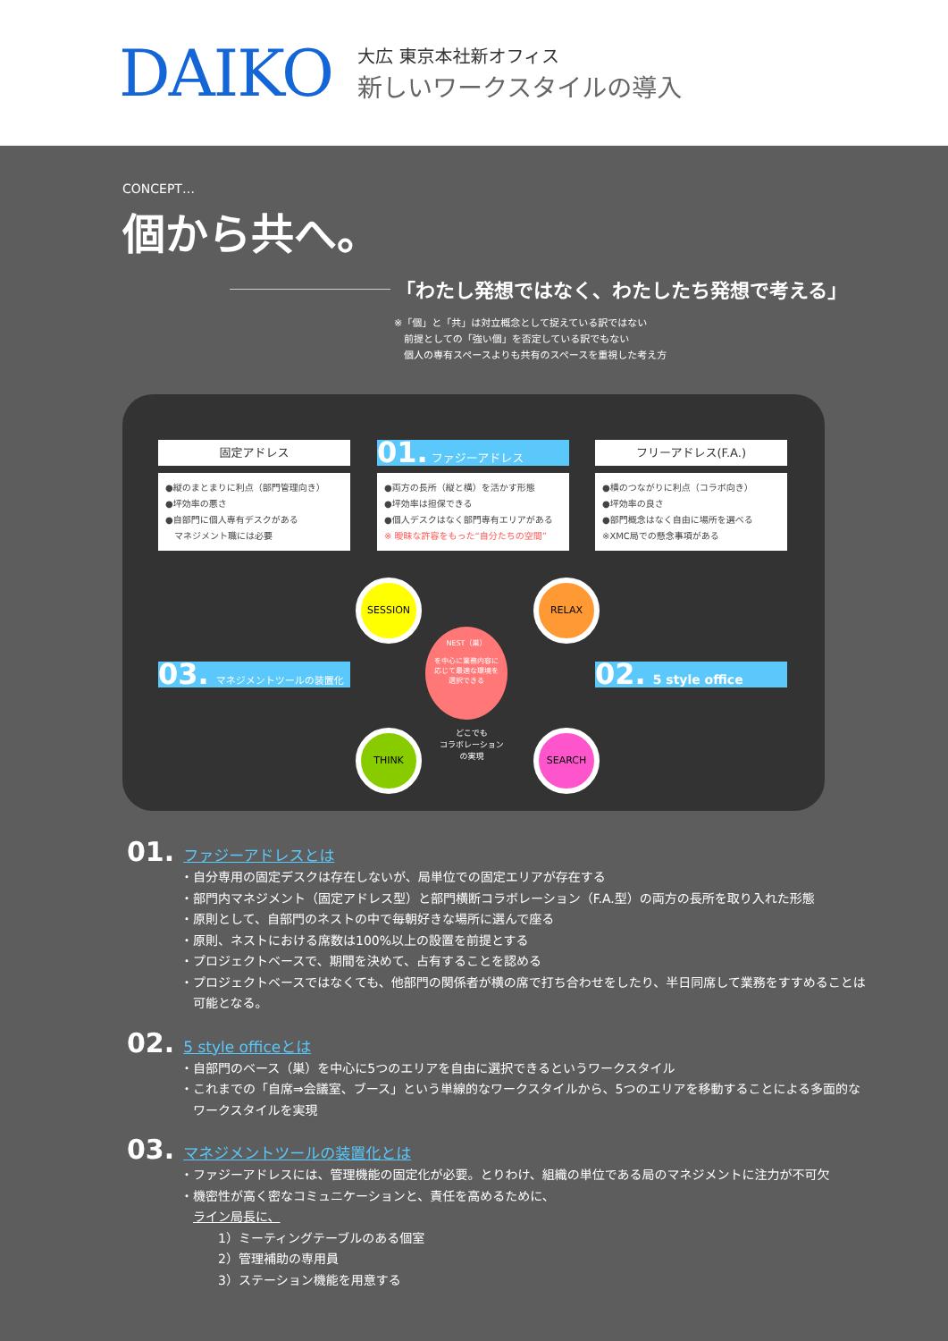DAIKO
大広 東京本社新オフィス
新しいワークスタイルの導入
CONCEPT…
個から共へ。
「わたし発想ではなく、わたしたち発想で考える」
※「個」と「共」は対立概念として捉えている訳ではない
　前提としての「強い個」を否定している訳でもない
　個人の専有スペースよりも共有のスペースを重視した考え方
固定アドレス
●縦のまとまりに利点（部門管理向き）
●坪効率の悪さ
●自部門に個人専有デスクがある
　マネジメント職には必要
01. ファジーアドレス
●両方の長所（縦と横）を活かす形態
●坪効率は担保できる
●個人デスクはなく部門専有エリアがある
※ 曖昧な許容をもった“自分たちの空間”
フリーアドレス(F.A.)
●横のつながりに利点（コラボ向き）
●坪効率の良さ
●部門概念はなく自由に場所を選べる
※XMC局での懸念事項がある
SESSION RELAX
NEST（巣）
を中心に業務内容に
応じて最適な環境を
選択できる
03. マネジメントツールの装置化 02. 5 style office
THINK
どこでも
コラボレーション
の実現
SEARCH
01. ファジーアドレスとは
・自分専用の固定デスクは存在しないが、局単位での固定エリアが存在する
・部門内マネジメント（固定アドレス型）と部門横断コラボレーション（F.A.型）の両方の長所を取り入れた形態
・原則として、自部門のネストの中で毎朝好きな場所に選んで座る
・原則、ネストにおける席数は100%以上の設置を前提とする
・プロジェクトベースで、期間を決めて、占有することを認める
・プロジェクトベースではなくても、他部門の関係者が横の席で打ち合わせをしたり、半日同席して業務をすすめることは
　可能となる。
02. 5 style officeとは
・自部門のベース（巣）を中心に5つのエリアを自由に選択できるというワークスタイル
・これまでの「自席⇒会議室、ブース」という単線的なワークスタイルから、5つのエリアを移動することによる多面的な
　ワークスタイルを実現
03. マネジメントツールの装置化とは
・ファジーアドレスには、管理機能の固定化が必要。とりわけ、組織の単位である局のマネジメントに注力が不可欠
・機密性が高く密なコミュニケーションと、責任を高めるために、
　ライン局長に、
　　　1）ミーティングテーブルのある個室
　　　2）管理補助の専用員
　　　3）ステーション機能を用意する